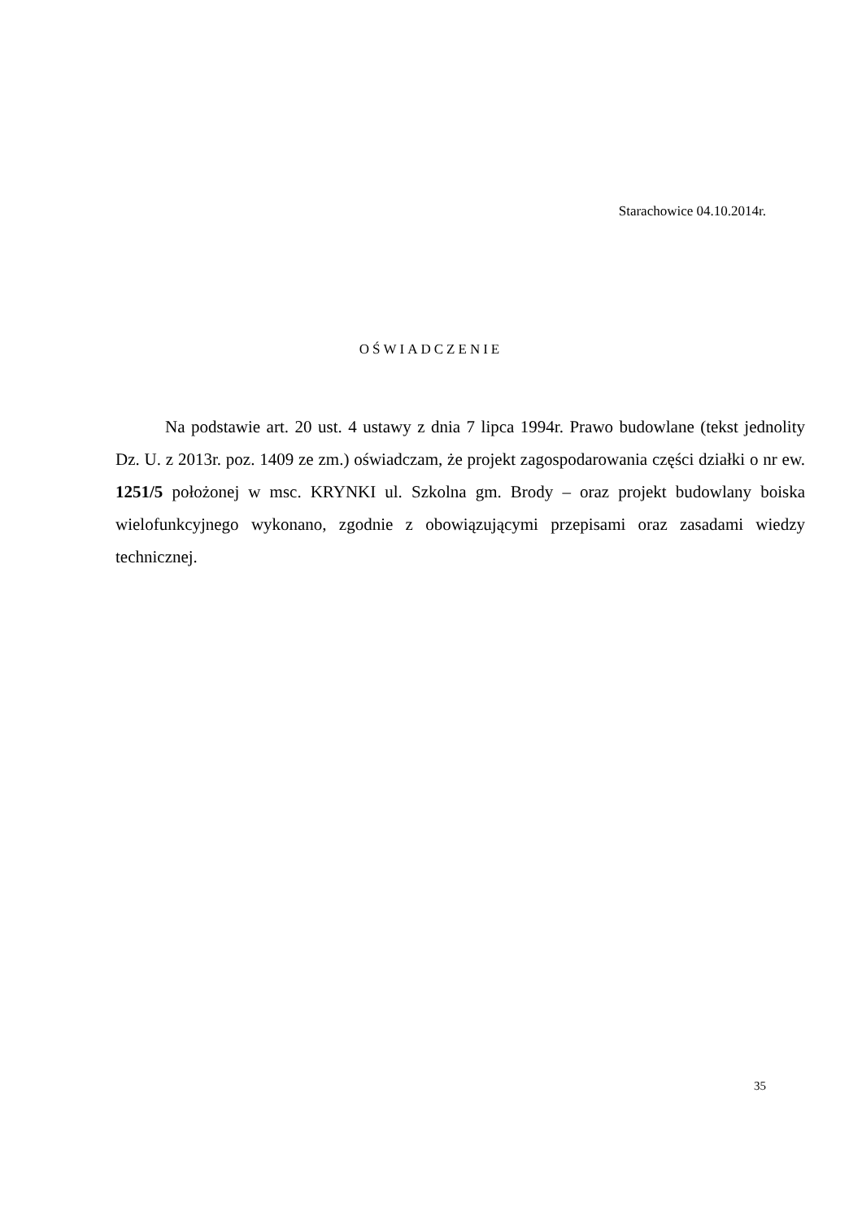Starachowice 04.10.2014r.
OŚWIADCZENIE
Na podstawie art. 20 ust. 4 ustawy z dnia 7 lipca 1994r. Prawo budowlane (tekst jednolity Dz. U. z 2013r. poz. 1409 ze zm.) oświadczam, że projekt zagospodarowania części działki o nr ew. 1251/5 położonej w msc. KRYNKI ul. Szkolna gm. Brody – oraz projekt budowlany boiska wielofunkcyjnego wykonano, zgodnie z obowiązującymi przepisami oraz zasadami wiedzy technicznej.
35